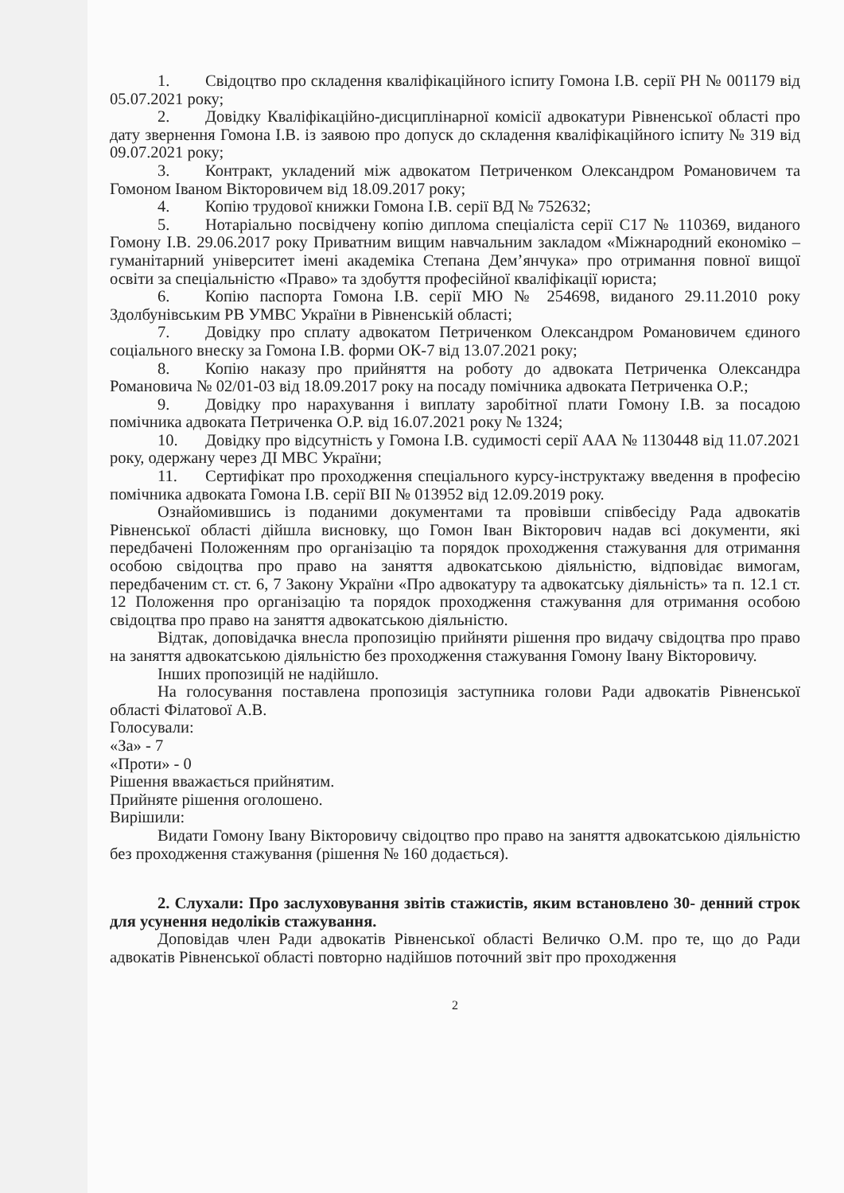1. Свідоцтво про складення кваліфікаційного іспиту Гомона І.В. серії РН № 001179 від 05.07.2021 року;
2. Довідку Кваліфікаційно-дисциплінарної комісії адвокатури Рівненської області про дату звернення Гомона І.В. із заявою про допуск до складення кваліфікаційного іспиту № 319 від 09.07.2021 року;
3. Контракт, укладений між адвокатом Петриченком Олександром Романовичем та Гомоном Іваном Вікторовичем від 18.09.2017 року;
4. Копію трудової книжки Гомона І.В. серії ВД № 752632;
5. Нотаріально посвідчену копію диплома спеціаліста серії С17 № 110369, виданого Гомону І.В. 29.06.2017 року Приватним вищим навчальним закладом «Міжнародний економіко – гуманітарний університет імені академіка Степана Дем’янчука» про отримання повної вищої освіти за спеціальністю «Право» та здобуття професійної кваліфікації юриста;
6. Копію паспорта Гомона І.В. серії МЮ № 254698, виданого 29.11.2010 року Здолбунівським РВ УМВС України в Рівненській області;
7. Довідку про сплату адвокатом Петриченком Олександром Романовичем єдиного соціального внеску за Гомона І.В. форми ОК-7 від 13.07.2021 року;
8. Копію наказу про прийняття на роботу до адвоката Петриченка Олександра Романовича № 02/01-03 від 18.09.2017 року на посаду помічника адвоката Петриченка О.Р.;
9. Довідку про нарахування і виплату заробітної плати Гомону І.В. за посадою помічника адвоката Петриченка О.Р. від 16.07.2021 року № 1324;
10. Довідку про відсутність у Гомона І.В. судимості серії ААА № 1130448 від 11.07.2021 року, одержану через ДІ МВС України;
11. Сертифікат про проходження спеціального курсу-інструктажу введення в професію помічника адвоката Гомона І.В. серії ВІІ № 013952 від 12.09.2019 року.
Ознайомившись із поданими документами та провівши співбесіду Рада адвокатів Рівненської області дійшла висновку, що Гомон Іван Вікторович надав всі документи, які передбачені Положенням про організацію та порядок проходження стажування для отримання особою свідоцтва про право на заняття адвокатською діяльністю, відповідає вимогам, передбаченим ст. ст. 6, 7 Закону України «Про адвокатуру та адвокатську діяльність» та п. 12.1 ст. 12 Положення про організацію та порядок проходження стажування для отримання особою свідоцтва про право на заняття адвокатською діяльністю.
Відтак, доповідачка внесла пропозицію прийняти рішення про видачу свідоцтва про право на заняття адвокатською діяльністю без проходження стажування Гомону Івану Вікторовичу.
Інших пропозицій не надійшло.
На голосування поставлена пропозиція заступника голови Ради адвокатів Рівненської області Філатової А.В.
Голосували:
«За» - 7
«Проти» - 0
Рішення вважається прийнятим.
Прийняте рішення оголошено.
Вирішили:
Видати Гомону Івану Вікторовичу свідоцтво про право на заняття адвокатською діяльністю без проходження стажування (рішення № 160 додається).
2. Слухали: Про заслуховування звітів стажистів, яким встановлено 30- денний строк для усунення недоліків стажування.
Доповідав член Ради адвокатів Рівненської області Величко О.М. про те, що до Ради адвокатів Рівненської області повторно надійшов поточний звіт про проходження
2